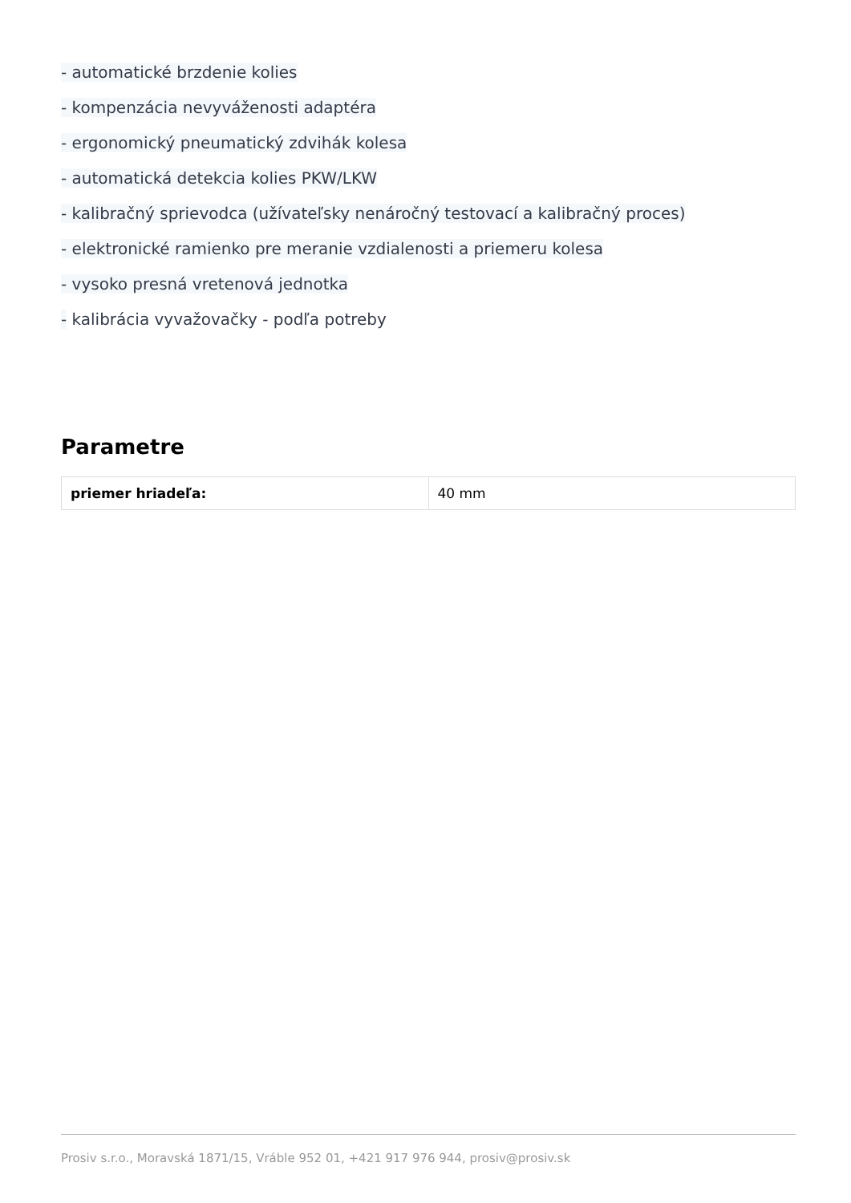- automatické brzdenie kolies
- kompenzácia nevyváženosti adaptéra
- ergonomický pneumatický zdvihák kolesa
- automatická detekcia kolies PKW/LKW
- kalibračný sprievodca (užívateľsky nenáročný testovací a kalibračný proces)
- elektronické ramienko pre meranie vzdialenosti a priemeru kolesa
- vysoko presná vretenová jednotka
- kalibrácia vyvažovačky - podľa potreby
Parametre
| priemer hriadeľa: | 40 mm |
Prosiv s.r.o., Moravská 1871/15, Vráble 952 01, +421 917 976 944, prosiv@prosiv.sk